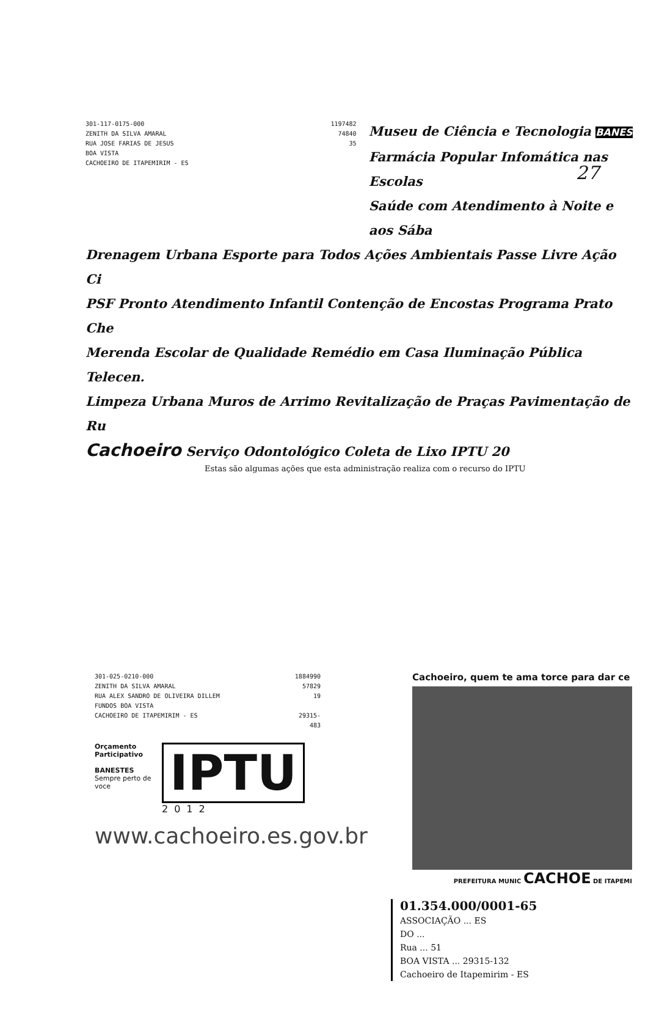27
301-117-0175-000
ZENITH DA SILVA AMARAL
RUA JOSE FARIAS DE JESUS
BOA VISTA
CACHOEIRO DE ITAPEMIRIM - ES
1197482
74840
35
Museu de Ciência e Tecnologia BANES
Farmácia Popular Infomática nas Escolas
Saúde com Atendimento à Noite e aos Sába
Drenagem Urbana Esporte para Todos Ações Ambientais Passe Livre Ação Ci
PSF Pronto Atendimento Infantil Contenção de Encostas Programa Prato Che
Merenda Escolar de Qualidade Remédio em Casa Iluminação Pública Telecen.
Limpeza Urbana Muros de Arrimo Revitalização de Praças Pavimentação de Ru
Cachoeiro Serviço Odontológico Coleta de Lixo IPTU 20
Estas são algumas ações que esta administração realiza com o recurso do IPTU
301-025-0210-000
ZENITH DA SILVA AMARAL
RUA ALEX SANDRO DE OLIVEIRA DILLEM
FUNDOS BOA VISTA
CACHOEIRO DE ITAPEMIRIM - ES
1884990
57829
19
29315-483
Orçamento Participativo
BANESTES
Sempre perto de voce
IPTU
2012
www.cachoeiro.es.gov.br
Cachoeiro, quem te ama torce para dar ce
PREFEITURA MUNIC CACHOE DE ITAPEMI
01.354.000/0001-65
ASSOCIAÇÃO ... ES
DO ...
Rua ... 51
BOA VISTA ... 29315-132
Cachoeiro de Itapemirim - ES